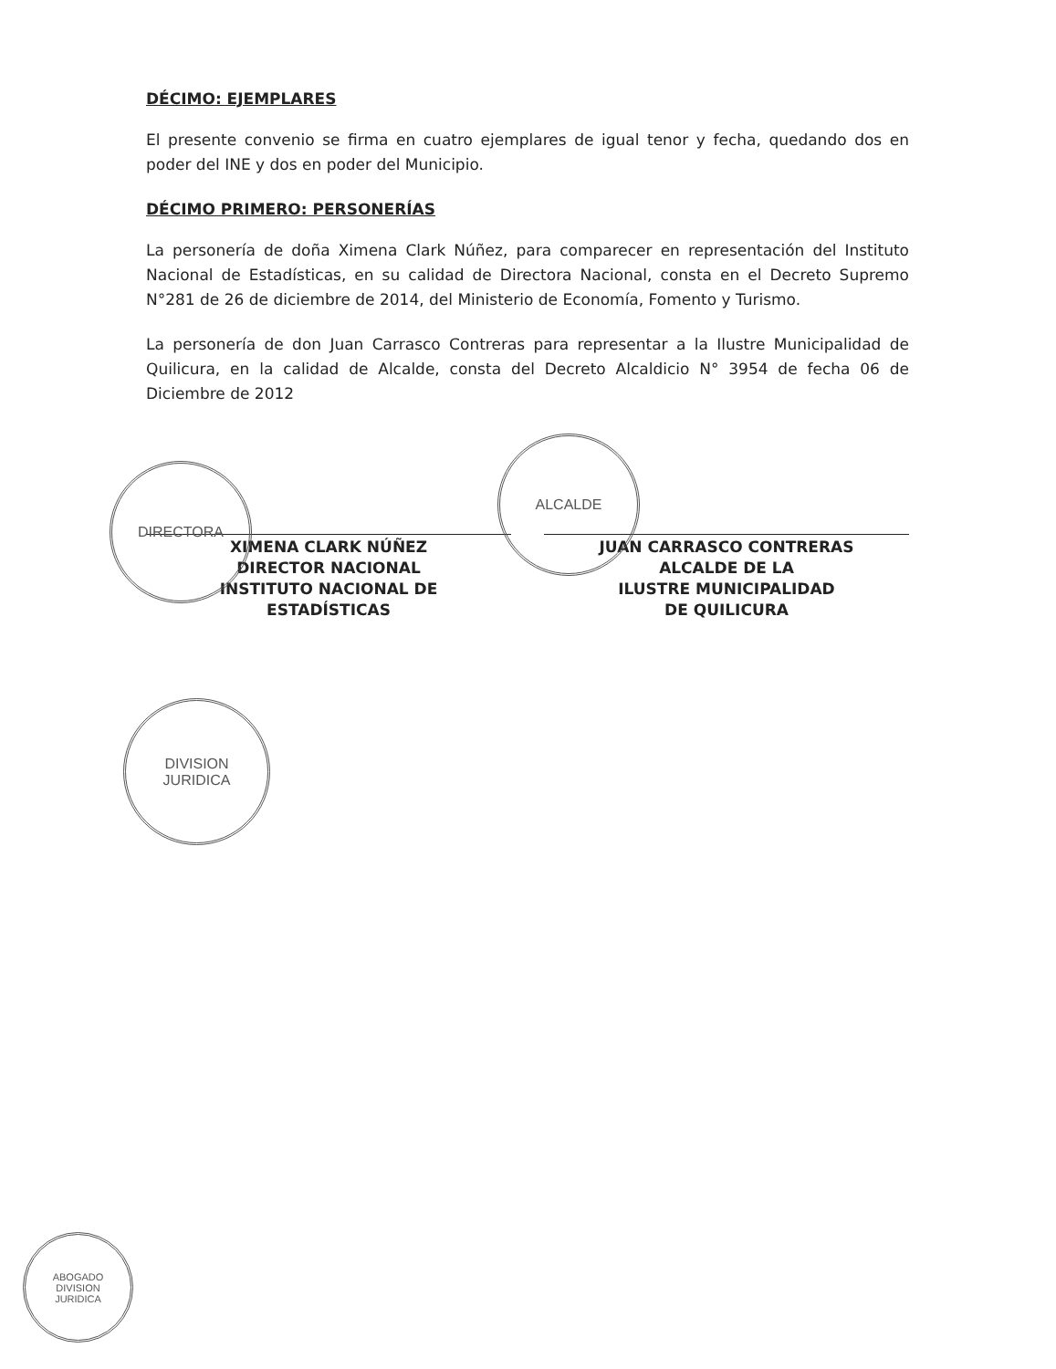DÉCIMO: EJEMPLARES
El presente convenio se firma en cuatro ejemplares de igual tenor y fecha, quedando dos en poder del INE y dos en poder del Municipio.
DÉCIMO PRIMERO: PERSONERÍAS
La personería de doña Ximena Clark Núñez, para comparecer en representación del Instituto Nacional de Estadísticas, en su calidad de Directora Nacional, consta en el Decreto Supremo N°281 de 26 de diciembre de 2014, del Ministerio de Economía, Fomento y Turismo.
La personería de don Juan Carrasco Contreras para representar a la Ilustre Municipalidad de Quilicura, en la calidad de Alcalde, consta del Decreto Alcaldicio N° 3954 de fecha 06 de Diciembre de 2012
XIMENA CLARK NÚÑEZ
DIRECTOR NACIONAL
INSTITUTO NACIONAL DE
ESTADÍSTICAS
JUAN CARRASCO CONTRERAS
ALCALDE DE LA
ILUSTRE MUNICIPALIDAD
DE QUILICURA
DIRECTORA
ALCALDE
DIVISION
JURIDICA
ABOGADO
DIVISION
JURIDICA